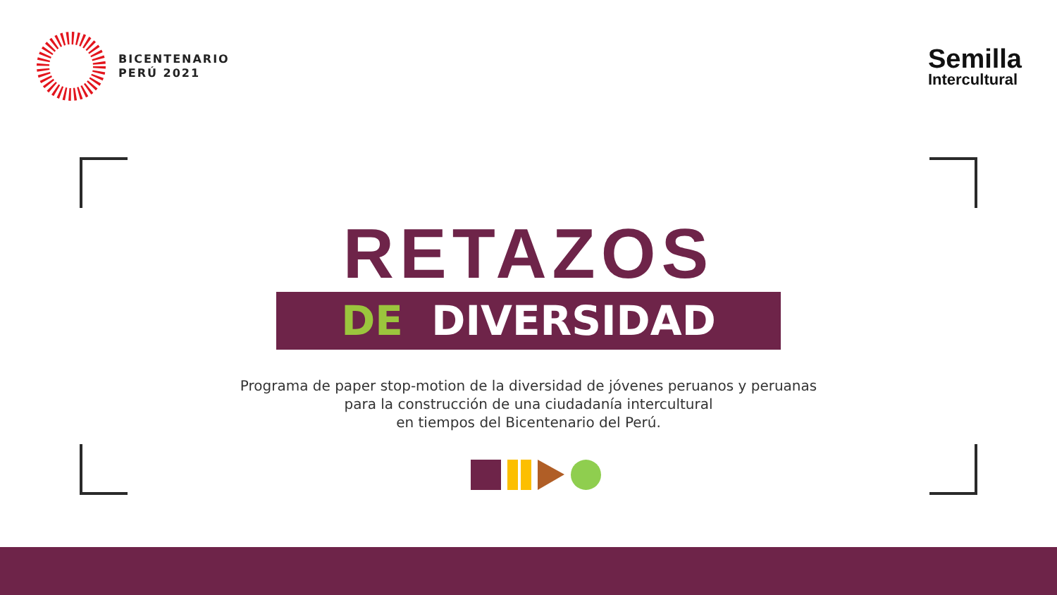BICENTENARIO
PERÚ 2021
Semilla
Intercultural
RETAZOS
DE DIVERSIDAD
Programa de paper stop-motion de la diversidad de jóvenes peruanos y peruanas
para la construcción de una ciudadanía intercultural
en tiempos del Bicentenario del Perú.